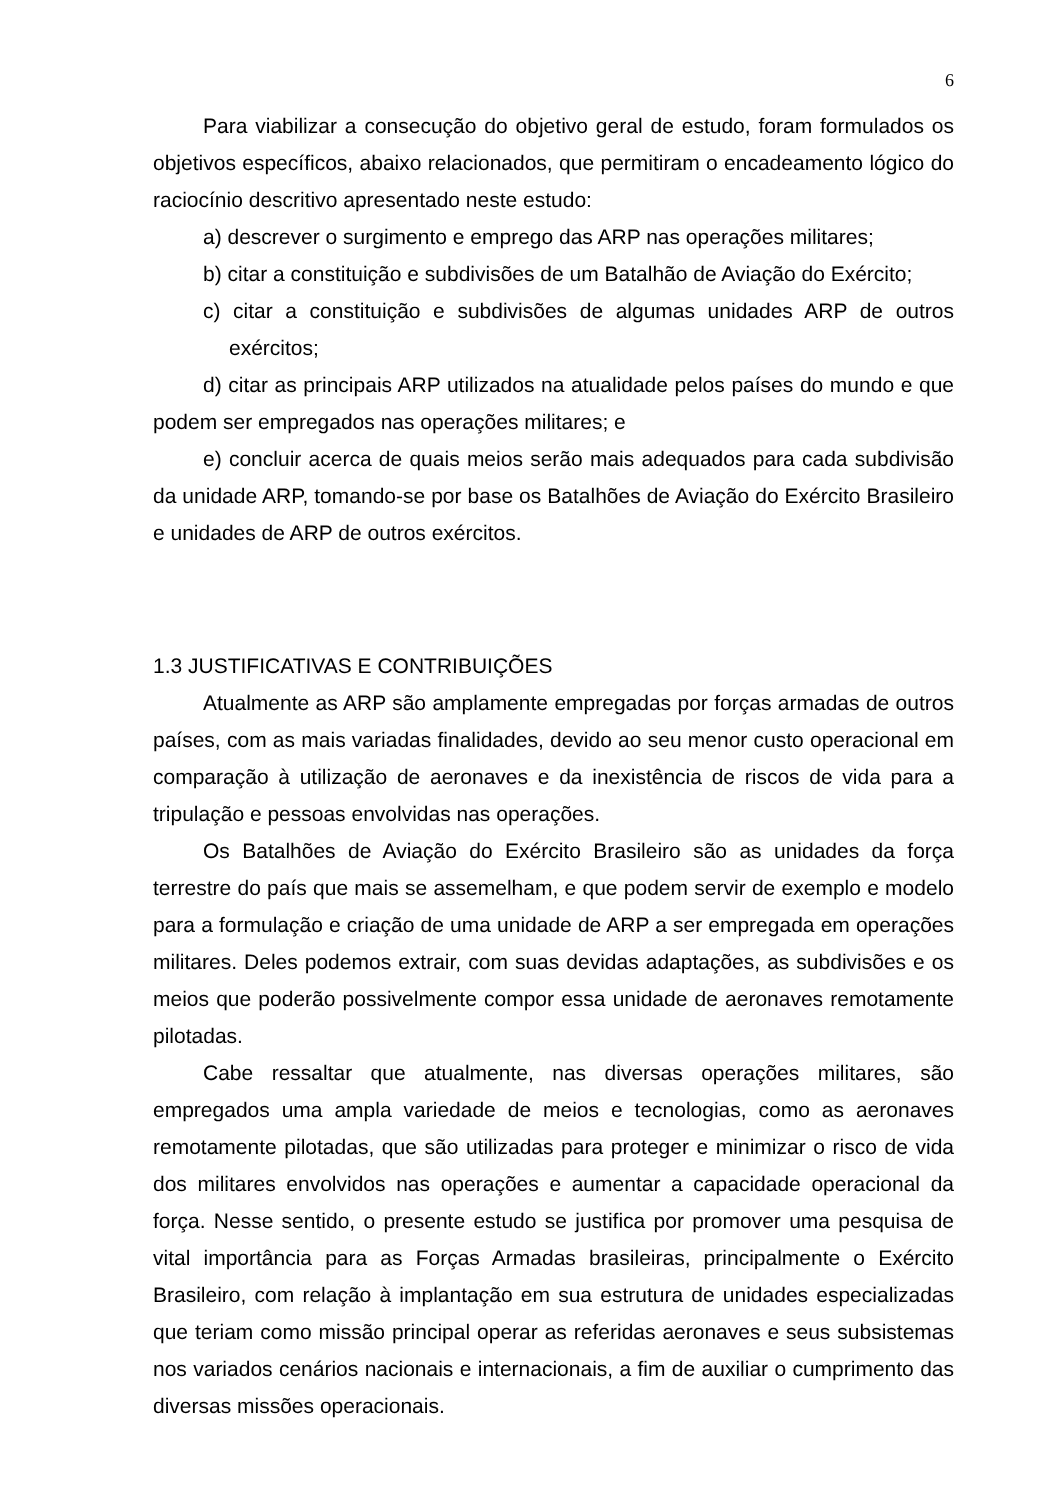6
Para viabilizar a consecução do objetivo geral de estudo, foram formulados os objetivos específicos, abaixo relacionados, que permitiram o encadeamento lógico do raciocínio descritivo apresentado neste estudo:
a) descrever o surgimento e emprego das ARP nas operações militares;
b) citar a constituição e subdivisões de um Batalhão de Aviação do Exército;
c) citar a constituição e subdivisões de algumas unidades ARP de outros exércitos;
d) citar as principais ARP utilizados na atualidade pelos países do mundo e que podem ser empregados nas operações militares; e
e) concluir acerca de quais meios serão mais adequados para cada subdivisão da unidade ARP, tomando-se por base os Batalhões de Aviação do Exército Brasileiro e unidades de ARP de outros exércitos.
1.3 JUSTIFICATIVAS E CONTRIBUIÇÕES
Atualmente as ARP são amplamente empregadas por forças armadas de outros países, com as mais variadas finalidades, devido ao seu menor custo operacional em comparação à utilização de aeronaves e da inexistência de riscos de vida para a tripulação e pessoas envolvidas nas operações.
Os Batalhões de Aviação do Exército Brasileiro são as unidades da força terrestre do país que mais se assemelham, e que podem servir de exemplo e modelo para a formulação e criação de uma unidade de ARP a ser empregada em operações militares. Deles podemos extrair, com suas devidas adaptações, as subdivisões e os meios que poderão possivelmente compor essa unidade de aeronaves remotamente pilotadas.
Cabe ressaltar que atualmente, nas diversas operações militares, são empregados uma ampla variedade de meios e tecnologias, como as aeronaves remotamente pilotadas, que são utilizadas para proteger e minimizar o risco de vida dos militares envolvidos nas operações e aumentar a capacidade operacional da força. Nesse sentido, o presente estudo se justifica por promover uma pesquisa de vital importância para as Forças Armadas brasileiras, principalmente o Exército Brasileiro, com relação à implantação em sua estrutura de unidades especializadas que teriam como missão principal operar as referidas aeronaves e seus subsistemas nos variados cenários nacionais e internacionais, a fim de auxiliar o cumprimento das diversas missões operacionais.